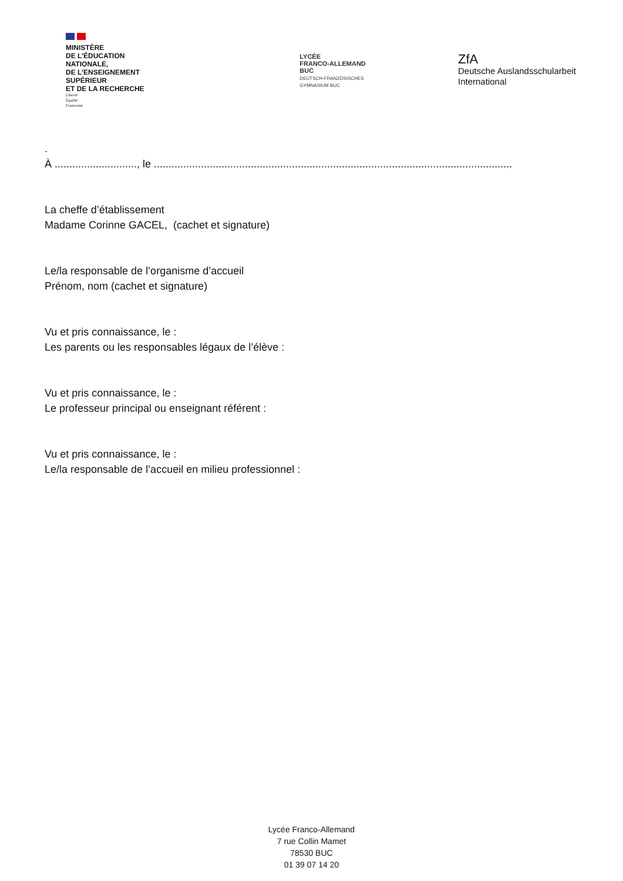MINISTÈRE
DE L’ÉDUCATION
NATIONALE,
DE L’ENSEIGNEMENT
SUPÉRIEUR
ET DE LA RECHERCHE
Liberté
Égalité
Fraternité
LYCÉE
FRANCO-ALLEMAND
BUC
DEUTSCH-FRANZÖSISCHES
GYMNASIUM BUC
ZfA
Deutsche Auslandsschularbeit
International
.
À ............................, le ..........................................................................................................................
La cheffe d’établissement
Madame Corinne GACEL, (cachet et signature)
Le/la responsable de l’organisme d’accueil
Prénom, nom (cachet et signature)
Vu et pris connaissance, le :
Les parents ou les responsables légaux de l’élève :
Vu et pris connaissance, le :
Le professeur principal ou enseignant référent :
Vu et pris connaissance, le :
Le/la responsable de l’accueil en milieu professionnel :
Lycée Franco-Allemand
7 rue Collin Mamet
78530 BUC
01 39 07 14 20